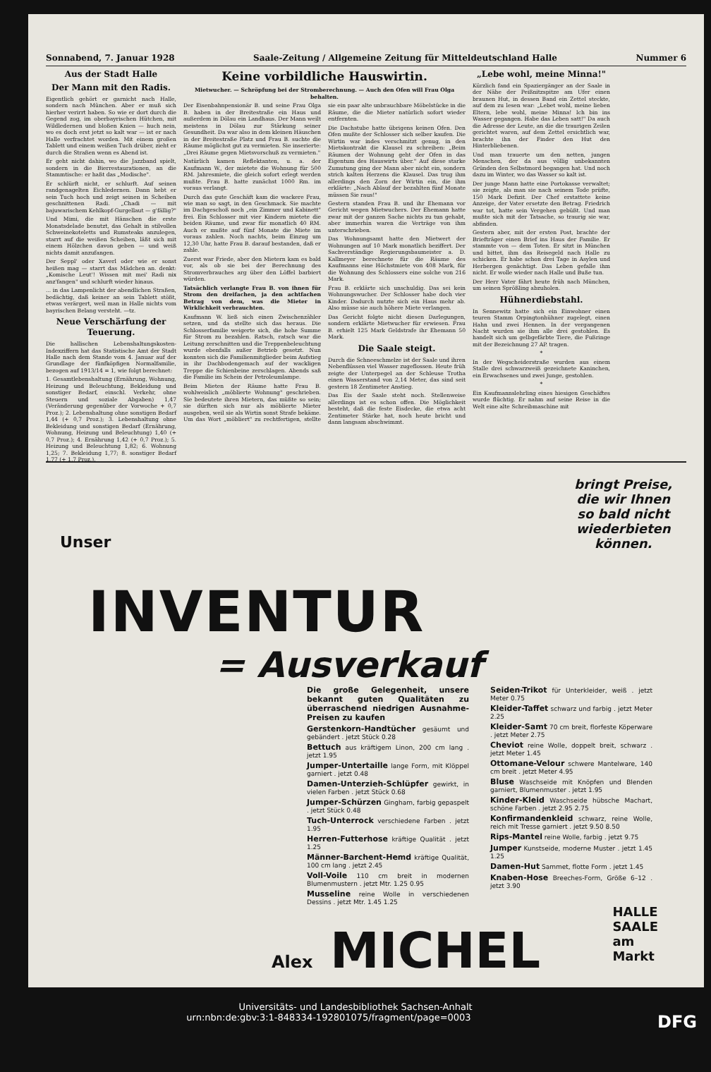Sonnabend, 7. Januar 1928 Saale-Zeitung / Allgemeine Zeitung für Mitteldeutschland Halle Nummer 6
Aus der Stadt Halle
Der Mann mit den Radis.
Eigentlich gehört er garnicht nach Halle, sondern nach München. Aber er muß sich hierher verirrt haben. So wie er dort durch die Gegend zog, im oberbayrischen Hütchen, mit Wildledernen und bloßen Knien — huch nein, wo es doch erst jetzt so kalt war — ist er nach Halle verfrachtet worden. Mit einem großen Tablett und einem weißen Tuch drüber, zieht er durch die Straßen wenn es Abend ist.
Er geht nicht dahin, wo die Jazzband spielt, sondern in die Bierrestaurationen, an die Stammtische: er haßt das „Modische".
Er schlürft nicht, er schlurft. Auf seinen randgenagelten Eichledernen. Dann hebt er sein Tuch hoch und zeigt seinen in Scheiben geschnittenen Radi. „Chadi — mit bajuwarischem Kehlkopf-Gurgellaut — g'fällig?"
Und Mimi, die mit Hänschen die erste Monatsdelade benutzt, das Gehalt in stilvollen Schweinekoteletts und Rumsteaks anzulegen, starrt auf die weißen Scheiben, läßt sich mit einem Hölzchen davon geben — und weiß nichts damit anzufangen.
Der Seppl' oder Xaverl oder wie er sonst heißen mag — starrt das Mädchen an. denkt: „Komische Leut'! Wissen mit mei' Radi nix anz'fangen" und schlurft wieder hinaus.
... in das Lampenlicht der abendlichen Straßen, bedächtig, daß keiner an sein Tablett stößt, etwas verärgert, weil man in Halle nichts vom bayrischen Belang versteht. —tz.
Neue Verschärfung der Teuerung.
Die hallischen Lebenshaltungskosten-Indexziffern hat das Statistische Amt der Stadt Halle nach dem Stande vom 4. Januar auf der Grundlage der fünfköpfigen Normalfamilie, bezogen auf 1913/14 = 1, wie folgt berechnet:
1. Gesamtlebenshaltung (Ernährung, Wohnung, Heizung und Beleuchtung, Bekleidung und sonstiger Bedarf, einschl. Verkehr, ohne Steuern und soziale Abgaben) 1,47 (Veränderung gegenüber der Vorwoche + 0,7 Proz.); 2. Lebenshaltung ohne sonstigen Bedarf 1,44 (+ 0,7 Proz.); 3. Lebenshaltung ohne Bekleidung und sonstigen Bedarf (Ernährung, Wohnung, Heizung und Beleuchtung) 1,40 (+ 0,7 Proz.); 4. Ernährung 1,42 (+ 0,7 Proz.); 5. Heizung und Beleuchtung 1,82; 6. Wohnung 1,25; 7. Bekleidung 1,77; 8. sonstiger Bedarf 1,77 (+ 1,7 Proz.).
Keine vorbildliche Hauswirtin.
Mietwucher. — Schröpfung bei der Stromberechnung. — Auch den Ofen will Frau Olga behalten.
Der Eisenbahnpensionär B. und seine Frau Olga B. haben in der Breitestraße ein Haus und außerdem in Dölau ein Landhaus. Der Mann weilt meistens in Dölau zur Stärkung seiner Gesundheit. Da war also in dem kleinen Häuschen in der Breitestraße Platz und Frau B. suchte die Räume möglichst gut zu vermieten. Sie inserierte: „Drei Räume gegen Mietsvorschuß zu vermieten."
Natürlich kamen Reflektanten, u. a. der Kaufmann W., der mietete die Wohnung für 500 RM. Jahresmiete, die gleich sofort erlegt werden mußte. Frau B. hatte zunächst 1000 Rm. im voraus verlangt.
Durch das gute Geschäft kam die wackere Frau, wie man so sagt, in den Geschmack. Sie machte im Dachgeschoß noch „ein Zimmer und Kabinett" frei. Ein Schlosser mit vier Kindern mietete die beiden Räume, und zwar für monatlich 40 RM. Auch er mußte auf fünf Monate die Miete im voraus zahlen. Noch nachts, beim Einzug um 12,30 Uhr, hatte Frau B. darauf bestanden, daß er zahle.
Zuerst war Friede, aber den Mietern kam es bald vor, als ob sie bei der Berechnung des Stromverbrauches arg über den Löffel barbiert würden.
Tatsächlich verlangte Frau B. von ihnen für Strom den dreifachen, ja den achtfachen Betrag von dem, was die Mieter in Wirklichkeit verbrauchten.
Kaufmann W. ließ sich einen Zwischenzähler setzen, und da stellte sich das heraus. Die Schlosserfamilie weigerte sich, die hohe Summe für Strom zu bezahlen. Ratsch, ratsch war die Leitung zerschnitten und die Treppenbeleuchtung wurde ebenfalls außer Betrieb gesetzt. Nun konnten sich die Familienmitglieder beim Aufstieg in ihr Dachbodengemach auf der wackligen Treppe die Schienbeine zerschlagen. Abends saß die Familie im Schein der Petroleumlampe.
Beim Mieten der Räume hatte Frau B. wohlweislich „möblierte Wohnung" geschrieben. Sie bedeutete ihren Mietern, das müßte so sein; sie dürften sich nur als möblierte Mieter ausgeben, weil sie als Wirtin sonst Strafe bekäme. Um das Wort „möbliert" zu rechtfertigen, stellte sie ein paar alte unbrauchbare Möbelstücke in die Räume, die die Mieter natürlich sofort wieder entfernten.
Die Dachstube hatte übrigens keinen Ofen. Den Ofen mußte der Schlosser sich selber kaufen. Die Wirtin war indes verschmitzt genug, in den Mietskontrakt die Klausel zu schreiben: „Beim Räumen der Wohnung geht der Ofen in das Eigentum des Hauswirts über." Auf diese starke Zumutung ging der Mann aber nicht ein, sondern strich kalten Herzens die Klausel. Das trug ihm allerdings den Zorn der Wirtin ein, die ihm erklärte: „Nach Ablauf der bezahlten fünf Monate müssen Sie raus!"
Gestern standen Frau B. und ihr Ehemann vor Gericht wegen Mietwuchers. Der Ehemann hatte zwar mit der ganzen Sache nichts zu tun gehabt, aber immerhin waren die Verträge von ihm unterschrieben.
Das Wohnungsamt hatte den Mietwert der Wohnungen auf 10 Mark monatlich beziffert. Der Sachverständige Regierungsbaumeister a. D. Kallmeyer berechnete für die Räume des Kaufmanns eine Höchstmiete von 408 Mark, für die Wohnung des Schlossers eine solche von 216 Mark.
Frau B. erklärte sich unschuldig. Das sei kein Wohnungswucher. Der Schlosser habe doch vier Kinder. Dadurch nutzte sich ein Haus mehr ab. Also müsse sie auch höhere Miete verlangen.
Das Gericht folgte nicht diesen Darlegungen, sondern erklärte Mietwucher für erwiesen. Frau B. erhielt 125 Mark Geldstrafe ihr Ehemann 50 Mark.
Die Saale steigt.
Durch die Schneeschmelze ist der Saale und ihren Nebenflüssen viel Wasser zugeflossen. Heute früh zeigte der Unterpegel an der Schleuse Trotha einen Wasserstand von 2,14 Meter, das sind seit gestern 18 Zentimeter Anstieg.
Das Eis der Saale steht noch. Stellenweise allerdings ist es schon offen. Die Möglichkeit besteht, daß die feste Eisdecke, die etwa acht Zentimeter Stärke hat, noch heute bricht und dann langsam abschwimmt.
„Lebe wohl, meine Minna!"
Kürzlich fand ein Spaziergänger an der Saale in der Nähe der Peißnitzspitze am Ufer einen braunen Hut, in dessen Band ein Zettel steckte, auf dem zu lesen war: „Lebet wohl, meine lieben Eltern, lebe wohl, meine Minna! Ich bin ins Wasser gegangen. Habe das Leben satt!" Da auch die Adresse der Leute, an die die traurigen Zeilen gerichtet waren, auf dem Zettel ersichtlich war, brachte ihn der Finder den Hut den Hinterbliebenen.
Und man trauerte um den netten, jungen Menschen, der da aus völlig unbekannten Gründen den Selbstmord begangen hat. Und noch dazu im Winter, wo das Wasser so kalt ist.
Der junge Mann hatte eine Portokasse verwaltet; sie zeigte, als man sie nach seinem Tode prüfte, 150 Mark Defizit. Der Chef erstattete keine Anzeige, der Vater ersetzte den Betrag. Friedrich war tot, hatte sein Vergehen gebüßt. Und man mußte sich mit der Tatsache, so traurig sie war, abfinden.
Gestern aber, mit der ersten Post, brachte der Briefträger einen Brief ins Haus der Familie. Er stammte von — dem Toten. Er sitzt in München und bittet, ihm das Reisegeld nach Halle zu schicken. Er habe schon drei Tage in Asylen und Herbergen genächtigt. Das Leben gefalle ihm nicht. Er wolle wieder nach Halle und Buße tun.
Der Herr Vater fährt heute früh nach München, um seinen Sprößling abzuholen.
Hühnerdiebstahl.
In Sennewitz hatte sich ein Einwohner einen teuren Stamm Orpingtonhühner zugelegt, einen Hahn und zwei Hennen. In der vergangenen Nacht wurden sie ihm alle drei gestohlen. Es handelt sich um gelbgefärbte Tiere, die Fußringe mit der Bezeichnung 27 AP. tragen.
*
In der Wegscheiderstraße wurden aus einem Stalle drei schwarzweiß gezeichnete Kaninchen, ein Erwachsenes und zwei Junge, gestohlen.
*
Ein Kaufmannslehrling eines hiesigen Geschäftes wurde flüchtig. Er nahm auf seine Reise in die Welt eine alte Schreibmaschine mit
bringt Preise,
die wir Ihnen
so bald nicht
wiederbieten
können.
Unser
INVENTUR
= Ausverkauf
Die große Gelegenheit, unsere bekannt guten Qualitäten zu überraschend niedrigen Ausnahme-Preisen zu kaufen
Gerstenkorn-Handtücher gesäumt und gebändert . jetzt Stück 0.28
Bettuch aus kräftigem Linon, 200 cm lang . jetzt 1.95
Jumper-Untertaille lange Form, mit Klöppel garniert . jetzt 0.48
Damen-Unterzieh-Schlüpfer gewirkt, in vielen Farben . jetzt Stück 0.68
Jumper-Schürzen Gingham, farbig gepaspelt . jetzt Stück 0.48
Tuch-Unterrock verschiedene Farben . jetzt 1.95
Herren-Futterhose kräftige Qualität . jetzt 1.25
Männer-Barchent-Hemd kräftige Qualität, 100 cm lang . jetzt 2.45
Voll-Voile 110 cm breit in modernen Blumenmustern . jetzt Mtr. 1.25 0.95
Musseline reine Wolle in verschiedenen Dessins . jetzt Mtr. 1.45 1.25
Seiden-Trikot für Unterkleider, weiß . jetzt Meter 0.75
Kleider-Taffet schwarz und farbig . jetzt Meter 2.25
Kleider-Samt 70 cm breit, florfeste Köperware . jetzt Meter 2.75
Cheviot reine Wolle, doppelt breit, schwarz . jetzt Meter 1.45
Ottomane-Velour schwere Mantelware, 140 cm breit . jetzt Meter 4.95
Bluse Waschseide mit Knöpfen und Blenden garniert, Blumenmuster . jetzt 1.95
Kinder-Kleid Waschseide hübsche Machart, schöne Farben . jetzt 2.95 2.75
Konfirmandenkleid schwarz, reine Wolle, reich mit Tresse garniert . jetzt 9.50 8.50
Rips-Mantel reine Wolle, farbig . jetzt 9.75
Jumper Kunstseide, moderne Muster . jetzt 1.45 1.25
Damen-Hut Sammet, flotte Form . jetzt 1.45
Knaben-Hose Breeches-Form, Größe 6–12 . jetzt 3.90
Alex MICHEL
HALLE
SAALE
am
Markt
Universitäts- und Landesbibliothek Sachsen-Anhalt
urn:nbn:de:gbv:3:1-848334-192801075/fragment/page=0003 DFG